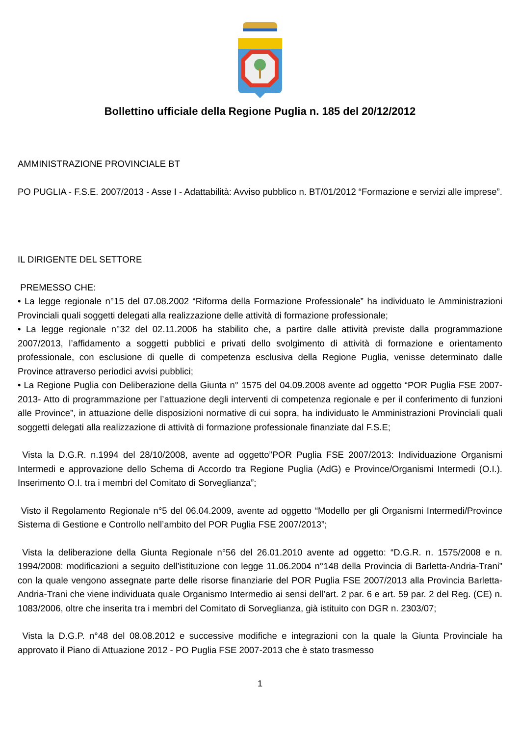Bollettino ufficiale della Regione Puglia n. 185 del 20/12/2012
AMMINISTRAZIONE PROVINCIALE BT
PO PUGLIA - F.S.E. 2007/2013 - Asse I - Adattabilità: Avviso pubblico n. BT/01/2012 “Formazione e servizi alle imprese”.
IL DIRIGENTE DEL SETTORE
PREMESSO CHE:
• La legge regionale n°15 del 07.08.2002 “Riforma della Formazione Professionale” ha individuato le Amministrazioni Provinciali quali soggetti delegati alla realizzazione delle attività di formazione professionale;
• La legge regionale n°32 del 02.11.2006 ha stabilito che, a partire dalle attività previste dalla programmazione 2007/2013, l’affidamento a soggetti pubblici e privati dello svolgimento di attività di formazione e orientamento professionale, con esclusione di quelle di competenza esclusiva della Regione Puglia, venisse determinato dalle Province attraverso periodici avvisi pubblici;
• La Regione Puglia con Deliberazione della Giunta n° 1575 del 04.09.2008 avente ad oggetto “POR Puglia FSE 2007-2013- Atto di programmazione per l’attuazione degli interventi di competenza regionale e per il conferimento di funzioni alle Province”, in attuazione delle disposizioni normative di cui sopra, ha individuato le Amministrazioni Provinciali quali soggetti delegati alla realizzazione di attività di formazione professionale finanziate dal F.S.E;
Vista la D.G.R. n.1994 del 28/10/2008, avente ad oggetto”POR Puglia FSE 2007/2013: Individuazione Organismi Intermedi e approvazione dello Schema di Accordo tra Regione Puglia (AdG) e Province/Organismi Intermedi (O.I.). Inserimento O.I. tra i membri del Comitato di Sorveglianza”;
Visto il Regolamento Regionale n°5 del 06.04.2009, avente ad oggetto “Modello per gli Organismi Intermedi/Province Sistema di Gestione e Controllo nell’ambito del POR Puglia FSE 2007/2013”;
Vista la deliberazione della Giunta Regionale n°56 del 26.01.2010 avente ad oggetto: “D.G.R. n. 1575/2008 e n. 1994/2008: modificazioni a seguito dell’istituzione con legge 11.06.2004 n°148 della Provincia di Barletta-Andria-Trani” con la quale vengono assegnate parte delle risorse finanziarie del POR Puglia FSE 2007/2013 alla Provincia Barletta-Andria-Trani che viene individuata quale Organismo Intermedio ai sensi dell’art. 2 par. 6 e art. 59 par. 2 del Reg. (CE) n. 1083/2006, oltre che inserita tra i membri del Comitato di Sorveglianza, già istituito con DGR n. 2303/07;
Vista la D.G.P. n°48 del 08.08.2012 e successive modifiche e integrazioni con la quale la Giunta Provinciale ha approvato il Piano di Attuazione 2012 - PO Puglia FSE 2007-2013 che è stato trasmesso
1